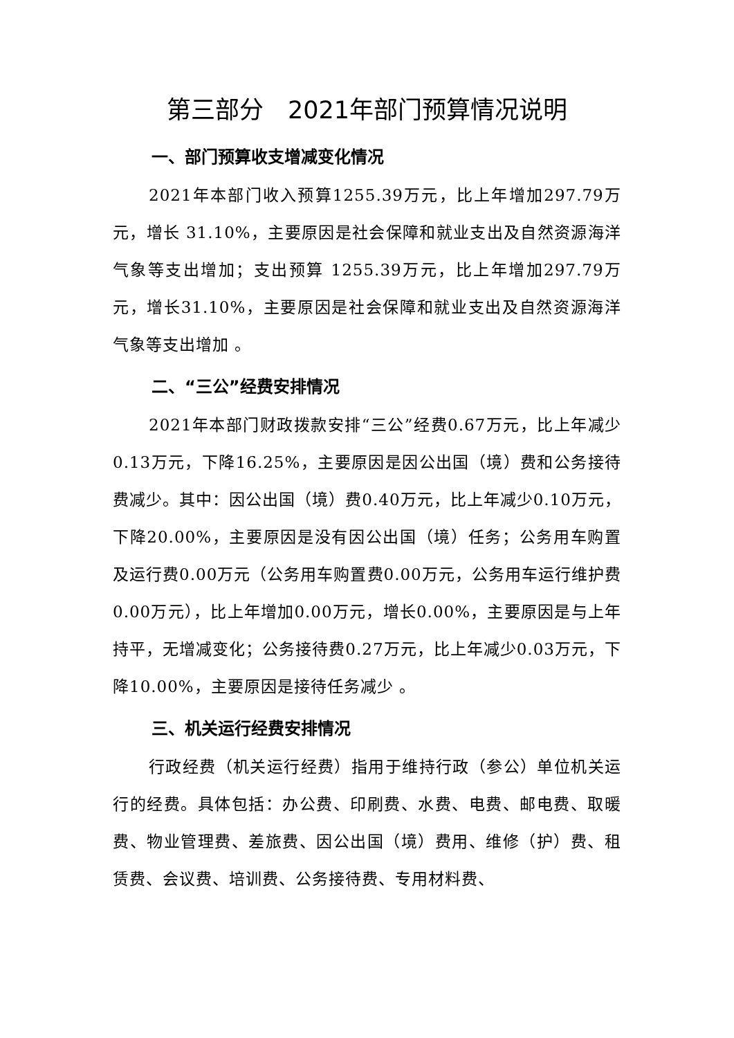第三部分　2021年部门预算情况说明
一、部门预算收支增减变化情况
2021年本部门收入预算1255.39万元，比上年增加297.79万元，增长 31.10%，主要原因是社会保障和就业支出及自然资源海洋气象等支出增加；支出预算 1255.39万元，比上年增加297.79万元，增长31.10%，主要原因是社会保障和就业支出及自然资源海洋气象等支出增加 。
二、“三公”经费安排情况
2021年本部门财政拨款安排“三公”经费0.67万元，比上年减少0.13万元，下降16.25%，主要原因是因公出国（境）费和公务接待费减少。其中：因公出国（境）费0.40万元，比上年减少0.10万元，下降20.00%，主要原因是没有因公出国（境）任务；公务用车购置及运行费0.00万元（公务用车购置费0.00万元，公务用车运行维护费0.00万元），比上年增加0.00万元，增长0.00%，主要原因是与上年持平，无增减变化；公务接待费0.27万元，比上年减少0.03万元，下降10.00%，主要原因是接待任务减少 。
三、机关运行经费安排情况
行政经费（机关运行经费）指用于维持行政（参公）单位机关运行的经费。具体包括：办公费、印刷费、水费、电费、邮电费、取暖费、物业管理费、差旅费、因公出国（境）费用、维修（护）费、租赁费、会议费、培训费、公务接待费、专用材料费、